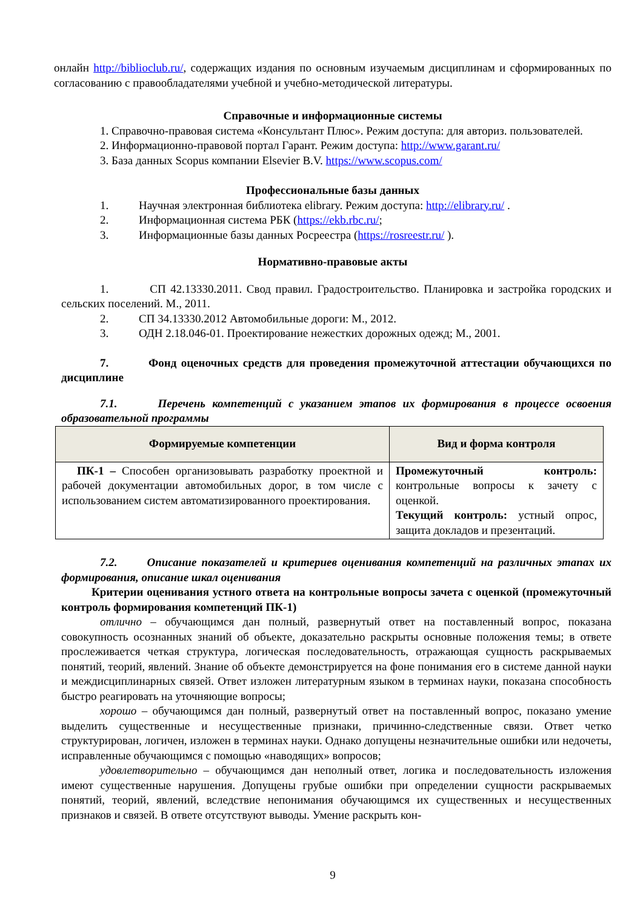онлайн http://biblioclub.ru/, содержащих издания по основным изучаемым дисциплинам и сформированных по согласованию с правообладателями учебной и учебно-методической литературы.
Справочные и информационные системы
1. Справочно-правовая система «Консультант Плюс». Режим доступа: для авториз. пользователей.
2. Информационно-правовой портал Гарант. Режим доступа: http://www.garant.ru/
3. База данных Scopus компании Elsevier B.V. https://www.scopus.com/
Профессиональные базы данных
1. Научная электронная библиотека elibrary. Режим доступа: http://elibrary.ru/ .
2. Информационная система РБК (https://ekb.rbc.ru/;
3. Информационные базы данных Росреестра (https://rosreestr.ru/ ).
Нормативно-правовые акты
1. СП 42.13330.2011. Свод правил. Градостроительство. Планировка и застройка городских и сельских поселений. М., 2011.
2. СП 34.13330.2012 Автомобильные дороги: М., 2012.
3. ОДН 2.18.046-01. Проектирование нежестких дорожных одежд; М., 2001.
7. Фонд оценочных средств для проведения промежуточной аттестации обучающихся по дисциплине
7.1. Перечень компетенций с указанием этапов их формирования в процессе освоения образовательной программы
| Формируемые компетенции | Вид и форма контроля |
| --- | --- |
| ПК-1 – Способен организовывать разработку проектной и рабочей документации автомобильных дорог, в том числе с использованием систем автоматизированного проектирования. | Промежуточный контроль: контрольные вопросы к зачету с оценкой. Текущий контроль: устный опрос, защита докладов и презентаций. |
7.2. Описание показателей и критериев оценивания компетенций на различных этапах их формирования, описание шкал оценивания
Критерии оценивания устного ответа на контрольные вопросы зачета с оценкой (промежуточный контроль формирования компетенций ПК-1)
отлично – обучающимся дан полный, развернутый ответ на поставленный вопрос, показана совокупность осознанных знаний об объекте, доказательно раскрыты основные положения темы; в ответе прослеживается четкая структура, логическая последовательность, отражающая сущность раскрываемых понятий, теорий, явлений. Знание об объекте демонстрируется на фоне понимания его в системе данной науки и междисциплинарных связей. Ответ изложен литературным языком в терминах науки, показана способность быстро реагировать на уточняющие вопросы;
хорошо – обучающимся дан полный, развернутый ответ на поставленный вопрос, показано умение выделить существенные и несущественные признаки, причинно-следственные связи. Ответ четко структурирован, логичен, изложен в терминах науки. Однако допущены незначительные ошибки или недочеты, исправленные обучающимся с помощью «наводящих» вопросов;
удовлетворительно – обучающимся дан неполный ответ, логика и последовательность изложения имеют существенные нарушения. Допущены грубые ошибки при определении сущности раскрываемых понятий, теорий, явлений, вследствие непонимания обучающимся их существенных и несущественных признаков и связей. В ответе отсутствуют выводы. Умение раскрыть кон-
9